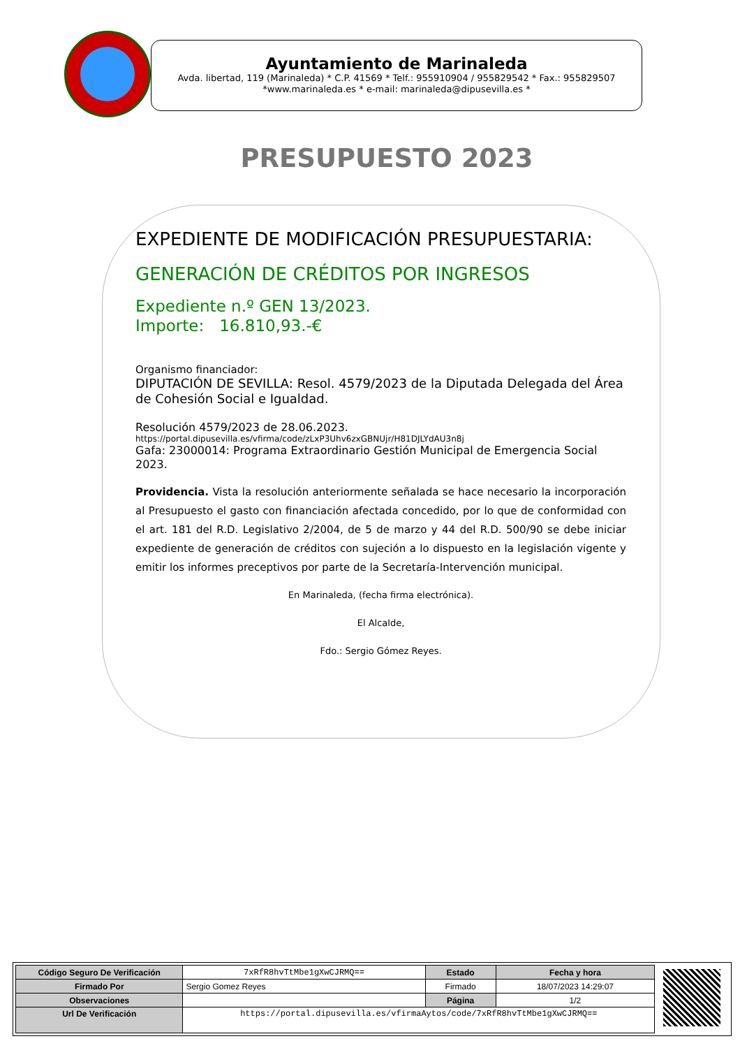Ayuntamiento de Marinaleda
Avda. libertad, 119 (Marinaleda) * C.P. 41569 * Telf.: 955910904 / 955829542 * Fax.: 955829507
*www.marinaleda.es * e-mail: marinaleda@dipusevilla.es *
PRESUPUESTO 2023
EXPEDIENTE DE MODIFICACIÓN PRESUPUESTARIA:
GENERACIÓN DE CRÉDITOS POR INGRESOS
Expediente n.º GEN 13/2023.
Importe: 16.810,93.-€
Organismo financiador:
DIPUTACIÓN DE SEVILLA: Resol. 4579/2023 de la Diputada Delegada del Área de Cohesión Social e Igualdad.
Resolución 4579/2023 de 28.06.2023.
https://portal.dipusevilla.es/vfirma/code/zLxP3Uhv6zxGBNUjr/H81DJLYdAU3n8j
Gafa: 23000014: Programa Extraordinario Gestión Municipal de Emergencia Social 2023.
Providencia. Vista la resolución anteriormente señalada se hace necesario la incorporación al Presupuesto el gasto con financiación afectada concedido, por lo que de conformidad con el art. 181 del R.D. Legislativo 2/2004, de 5 de marzo y 44 del R.D. 500/90 se debe iniciar expediente de generación de créditos con sujeción a lo dispuesto en la legislación vigente y emitir los informes preceptivos por parte de la Secretaría-Intervención municipal.
En Marinaleda, (fecha firma electrónica).
El Alcalde,
Fdo.: Sergio Gómez Reyes.
| Código Seguro De Verificación | 7xRfR8hvTtMbe1gXwCJRMQ== | Estado | Fecha y hora |
| Firmado Por | Sergio Gomez Reyes | Firmado | 18/07/2023 14:29:07 |
| Observaciones | | Página | 1/2 |
| Url De Verificación | https://portal.dipusevilla.es/vfirmaAytos/code/7xRfR8hvTtMbe1gXwCJRMQ== | | |